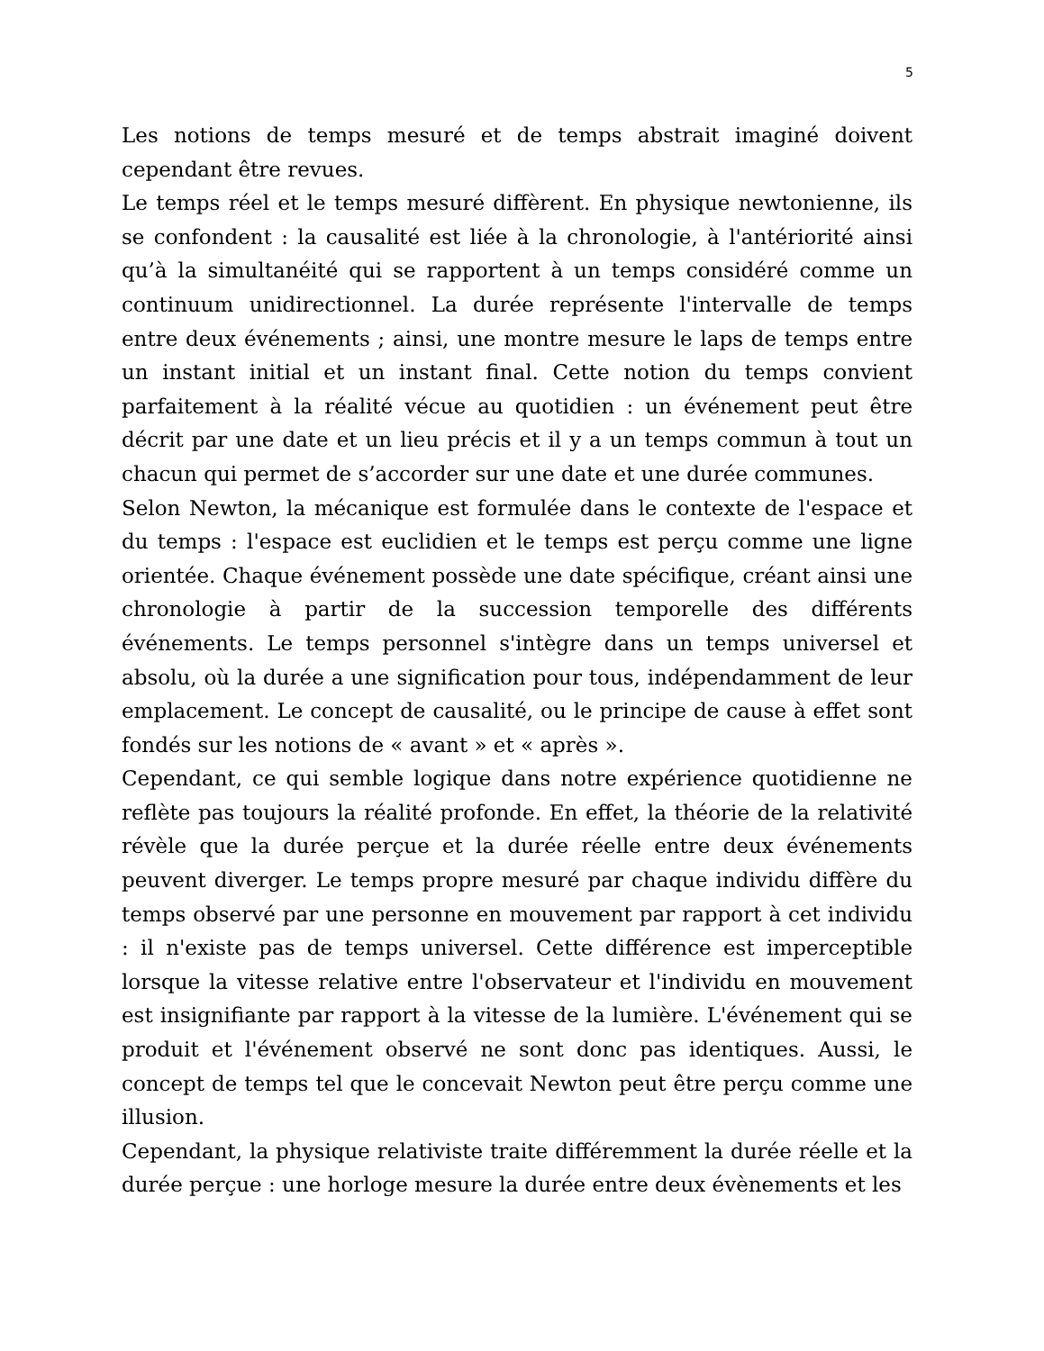5
Les notions de temps mesuré et de temps abstrait imaginé doivent cependant être revues.
Le temps réel et le temps mesuré diffèrent. En physique newtonienne, ils se confondent : la causalité est liée à la chronologie, à l'antériorité ainsi qu’à la simultanéité qui se rapportent à un temps considéré comme un continuum unidirectionnel. La durée représente l'intervalle de temps entre deux événements ; ainsi, une montre mesure le laps de temps entre un instant initial et un instant final. Cette notion du temps convient parfaitement à la réalité vécue au quotidien : un événement peut être décrit par une date et un lieu précis et il y a un temps commun à tout un chacun qui permet de s’accorder sur une date et une durée communes.
Selon Newton, la mécanique est formulée dans le contexte de l'espace et du temps : l'espace est euclidien et le temps est perçu comme une ligne orientée. Chaque événement possède une date spécifique, créant ainsi une chronologie à partir de la succession temporelle des différents événements. Le temps personnel s'intègre dans un temps universel et absolu, où la durée a une signification pour tous, indépendamment de leur emplacement. Le concept de causalité, ou le principe de cause à effet sont fondés sur les notions de « avant » et « après ».
Cependant, ce qui semble logique dans notre expérience quotidienne ne reflète pas toujours la réalité profonde. En effet, la théorie de la relativité révèle que la durée perçue et la durée réelle entre deux événements peuvent diverger. Le temps propre mesuré par chaque individu diffère du temps observé par une personne en mouvement par rapport à cet individu : il n'existe pas de temps universel. Cette différence est imperceptible lorsque la vitesse relative entre l'observateur et l'individu en mouvement est insignifiante par rapport à la vitesse de la lumière. L'événement qui se produit et l'événement observé ne sont donc pas identiques. Aussi, le concept de temps tel que le concevait Newton peut être perçu comme une illusion.
Cependant, la physique relativiste traite différemment la durée réelle et la durée perçue : une horloge mesure la durée entre deux évènements et les